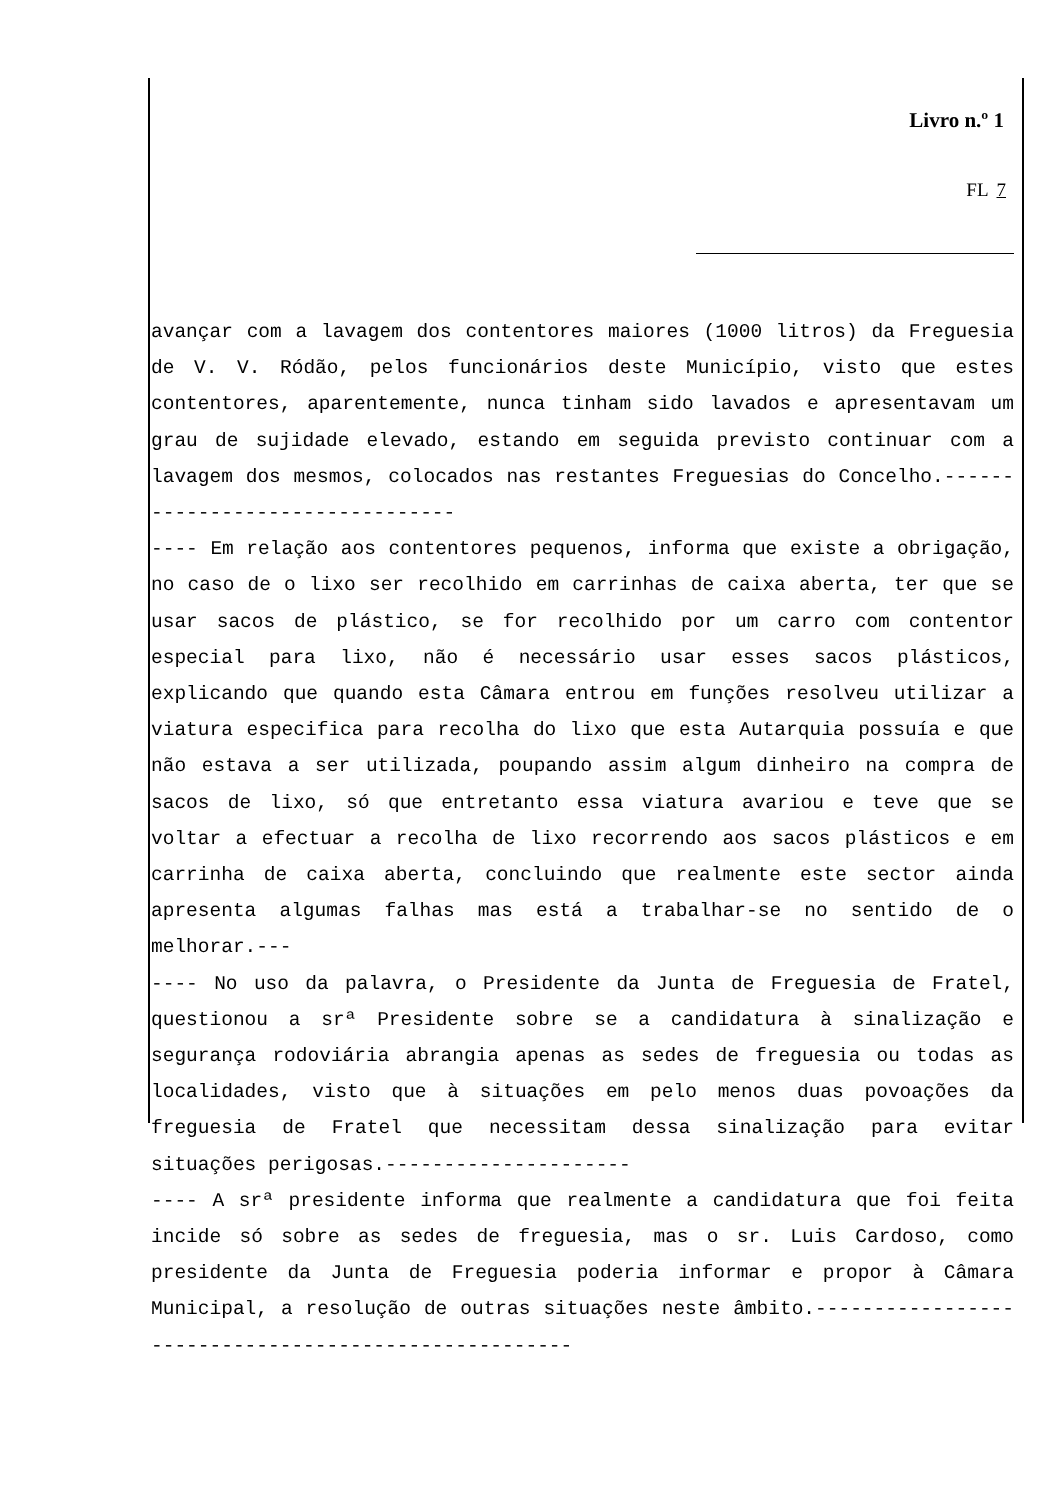Livro n.º 1
FL 7
avançar com a lavagem dos contentores maiores (1000 litros) da Freguesia de V. V. Ródão, pelos funcionários deste Município, visto que estes contentores, aparentemente, nunca tinham sido lavados e apresentavam um grau de sujidade elevado, estando em seguida previsto continuar com a lavagem dos mesmos, colocados nas restantes Freguesias do Concelho.--------------------------------
---- Em relação aos contentores pequenos, informa que existe a obrigação, no caso de o lixo ser recolhido em carrinhas de caixa aberta, ter que se usar sacos de plástico, se for recolhido por um carro com contentor especial para lixo, não é necessário usar esses sacos plásticos, explicando que quando esta Câmara entrou em funções resolveu utilizar a viatura especifica para recolha do lixo que esta Autarquia possuía e que não estava a ser utilizada, poupando assim algum dinheiro na compra de sacos de lixo, só que entretanto essa viatura avariou e teve que se voltar a efectuar a recolha de lixo recorrendo aos sacos plásticos e em carrinha de caixa aberta, concluindo que realmente este sector ainda apresenta algumas falhas mas está a trabalhar-se no sentido de o melhorar.---
---- No uso da palavra, o Presidente da Junta de Freguesia de Fratel, questionou a srª Presidente sobre se a candidatura à sinalização e segurança rodoviária abrangia apenas as sedes de freguesia ou todas as localidades, visto que à situações em pelo menos duas povoações da freguesia de Fratel que necessitam dessa sinalização para evitar situações perigosas.---------------------
---- A srª presidente informa que realmente a candidatura que foi feita incide só sobre as sedes de freguesia, mas o sr. Luis Cardoso, como presidente da Junta de Freguesia poderia informar e propor à Câmara Municipal, a resolução de outras situações neste âmbito.-----------------------------------------------------